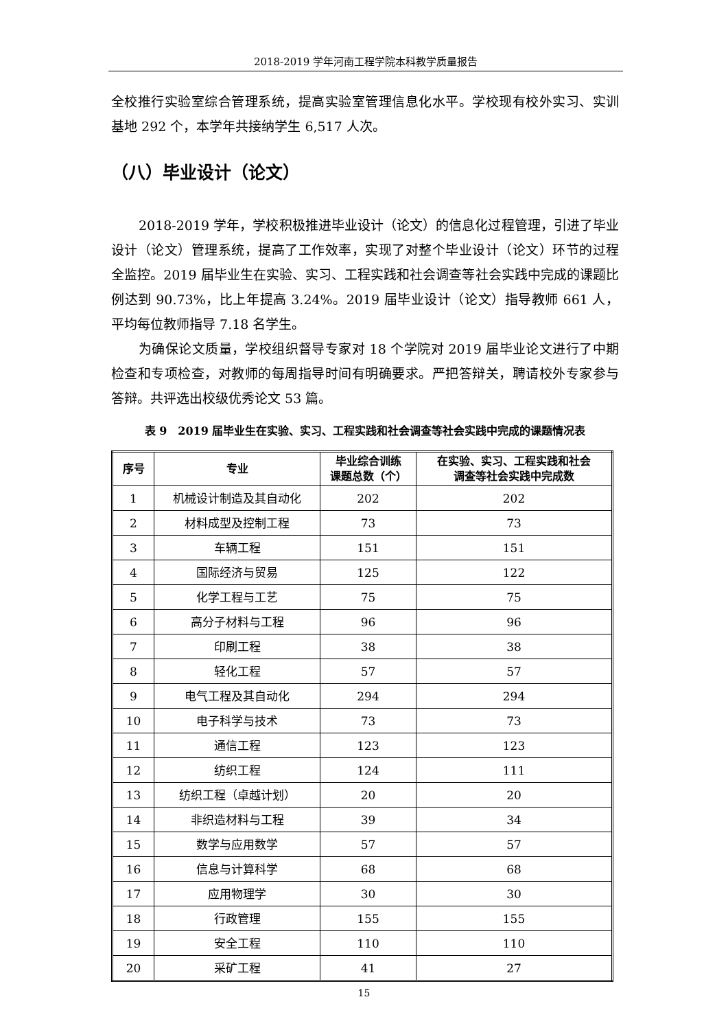2018-2019 学年河南工程学院本科教学质量报告
全校推行实验室综合管理系统，提高实验室管理信息化水平。学校现有校外实习、实训基地 292 个，本学年共接纳学生 6,517 人次。
（八）毕业设计（论文）
2018-2019 学年，学校积极推进毕业设计（论文）的信息化过程管理，引进了毕业设计（论文）管理系统，提高了工作效率，实现了对整个毕业设计（论文）环节的过程全监控。2019 届毕业生在实验、实习、工程实践和社会调查等社会实践中完成的课题比例达到 90.73%，比上年提高 3.24%。2019 届毕业设计（论文）指导教师 661 人，平均每位教师指导 7.18 名学生。
为确保论文质量，学校组织督导专家对 18 个学院对 2019 届毕业论文进行了中期检查和专项检查，对教师的每周指导时间有明确要求。严把答辩关，聘请校外专家参与答辩。共评选出校级优秀论文 53 篇。
表 9　2019 届毕业生在实验、实习、工程实践和社会调查等社会实践中完成的课题情况表
| 序号 | 专业 | 毕业综合训练 课题总数（个） | 在实验、实习、工程实践和社会 调查等社会实践中完成数 |
| --- | --- | --- | --- |
| 1 | 机械设计制造及其自动化 | 202 | 202 |
| 2 | 材料成型及控制工程 | 73 | 73 |
| 3 | 车辆工程 | 151 | 151 |
| 4 | 国际经济与贸易 | 125 | 122 |
| 5 | 化学工程与工艺 | 75 | 75 |
| 6 | 高分子材料与工程 | 96 | 96 |
| 7 | 印刷工程 | 38 | 38 |
| 8 | 轻化工程 | 57 | 57 |
| 9 | 电气工程及其自动化 | 294 | 294 |
| 10 | 电子科学与技术 | 73 | 73 |
| 11 | 通信工程 | 123 | 123 |
| 12 | 纺织工程 | 124 | 111 |
| 13 | 纺织工程（卓越计划） | 20 | 20 |
| 14 | 非织造材料与工程 | 39 | 34 |
| 15 | 数学与应用数学 | 57 | 57 |
| 16 | 信息与计算科学 | 68 | 68 |
| 17 | 应用物理学 | 30 | 30 |
| 18 | 行政管理 | 155 | 155 |
| 19 | 安全工程 | 110 | 110 |
| 20 | 采矿工程 | 41 | 27 |
15